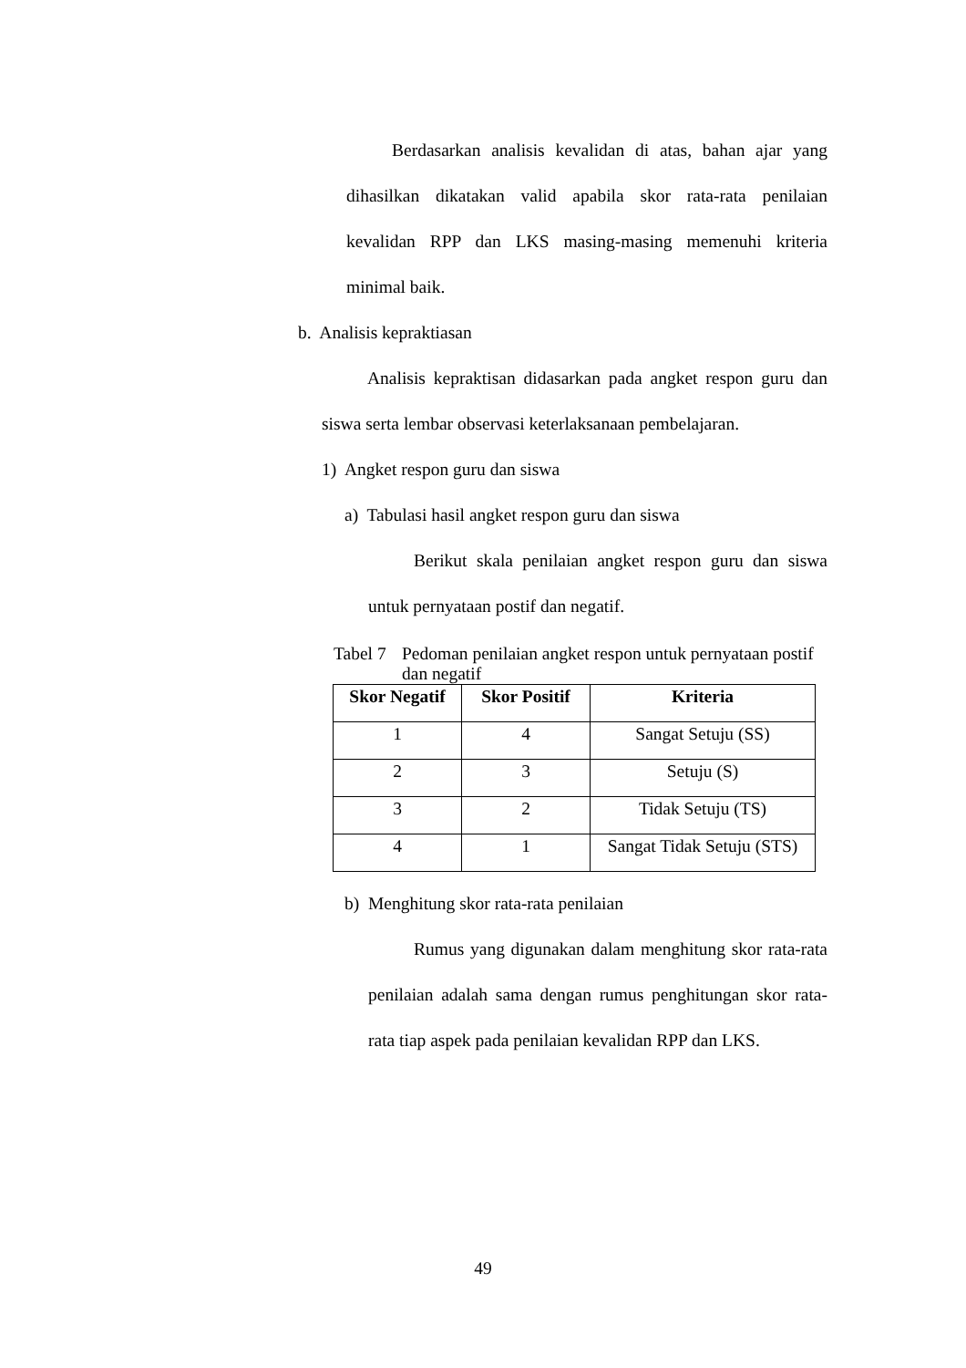Berdasarkan analisis kevalidan di atas, bahan ajar yang dihasilkan dikatakan valid apabila skor rata-rata penilaian kevalidan RPP dan LKS masing-masing memenuhi kriteria minimal baik.
b. Analisis kepraktiasan
Analisis kepraktisan didasarkan pada angket respon guru dan siswa serta lembar observasi keterlaksanaan pembelajaran.
1) Angket respon guru dan siswa
a) Tabulasi hasil angket respon guru dan siswa
Berikut skala penilaian angket respon guru dan siswa untuk pernyataan postif dan negatif.
Tabel 7 Pedoman penilaian angket respon untuk pernyataan postif dan negatif
| Skor Negatif | Skor Positif | Kriteria |
| --- | --- | --- |
| 1 | 4 | Sangat Setuju (SS) |
| 2 | 3 | Setuju (S) |
| 3 | 2 | Tidak Setuju (TS) |
| 4 | 1 | Sangat Tidak Setuju (STS) |
b) Menghitung skor rata-rata penilaian
Rumus yang digunakan dalam menghitung skor rata-rata penilaian adalah sama dengan rumus penghitungan skor rata-rata tiap aspek pada penilaian kevalidan RPP dan LKS.
49